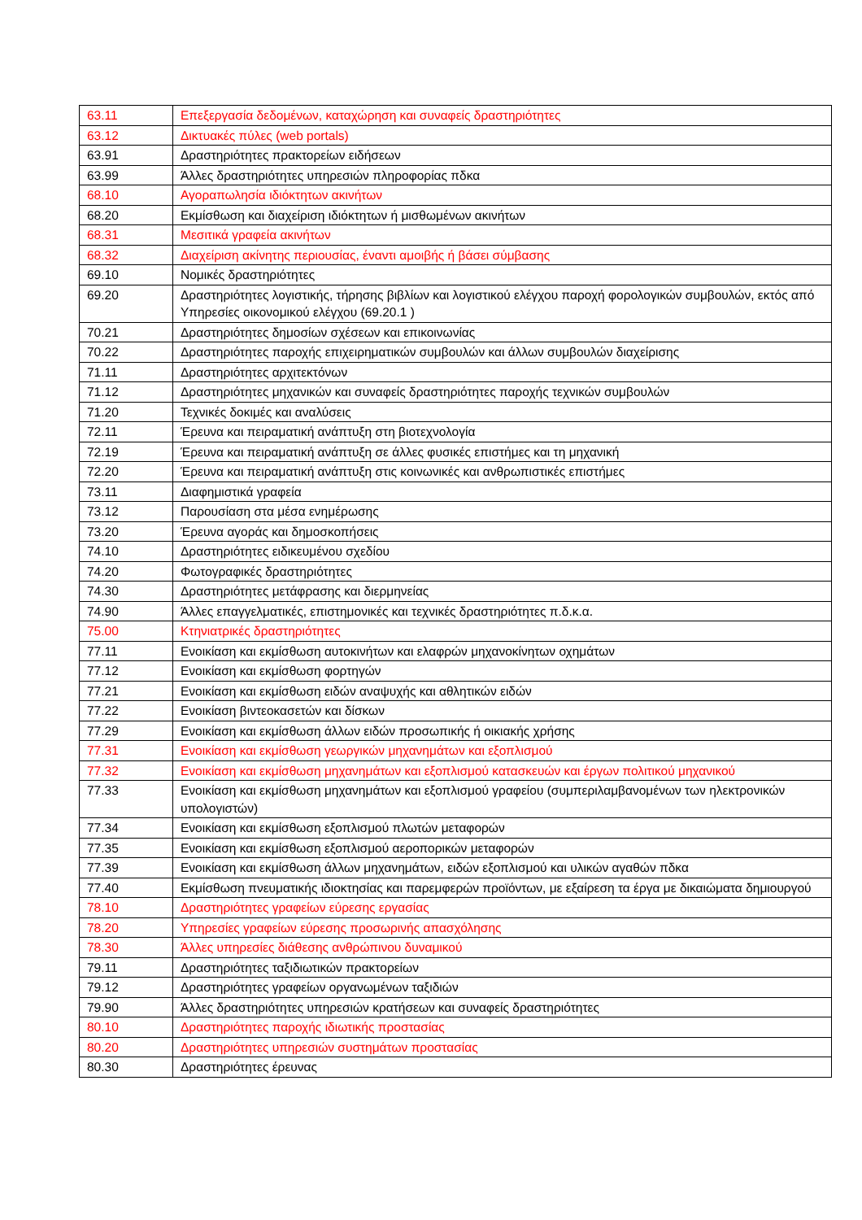| 63.11 | Επεξεργασία δεδομένων, καταχώρηση και συναφείς δραστηριότητες |
| 63.12 | Δικτυακές πύλες (web portals) |
| 63.91 | Δραστηριότητες πρακτορείων ειδήσεων |
| 63.99 | Άλλες δραστηριότητες υπηρεσιών πληροφορίας πδκα |
| 68.10 | Αγοραπωλησία ιδιόκτητων ακινήτων |
| 68.20 | Εκμίσθωση και διαχείριση ιδιόκτητων ή μισθωμένων ακινήτων |
| 68.31 | Μεσιτικά γραφεία ακινήτων |
| 68.32 | Διαχείριση ακίνητης περιουσίας, έναντι αμοιβής ή βάσει σύμβασης |
| 69.10 | Νομικές δραστηριότητες |
| 69.20 | Δραστηριότητες λογιστικής, τήρησης βιβλίων και λογιστικού ελέγχου παροχή φορολογικών συμβουλών, εκτός από Υπηρεσίες οικονομικού ελέγχου (69.20.1 ) |
| 70.21 | Δραστηριότητες δημοσίων σχέσεων και επικοινωνίας |
| 70.22 | Δραστηριότητες παροχής επιχειρηματικών συμβουλών και άλλων συμβουλών διαχείρισης |
| 71.11 | Δραστηριότητες αρχιτεκτόνων |
| 71.12 | Δραστηριότητες μηχανικών και συναφείς δραστηριότητες παροχής τεχνικών συμβουλών |
| 71.20 | Τεχνικές δοκιμές και αναλύσεις |
| 72.11 | Έρευνα και πειραματική ανάπτυξη στη βιοτεχνολογία |
| 72.19 | Έρευνα και πειραματική ανάπτυξη σε άλλες φυσικές επιστήμες και τη μηχανική |
| 72.20 | Έρευνα και πειραματική ανάπτυξη στις κοινωνικές και ανθρωπιστικές επιστήμες |
| 73.11 | Διαφημιστικά γραφεία |
| 73.12 | Παρουσίαση στα μέσα ενημέρωσης |
| 73.20 | Έρευνα αγοράς και δημοσκοπήσεις |
| 74.10 | Δραστηριότητες ειδικευμένου σχεδίου |
| 74.20 | Φωτογραφικές δραστηριότητες |
| 74.30 | Δραστηριότητες μετάφρασης και διερμηνείας |
| 74.90 | Άλλες επαγγελματικές, επιστημονικές και τεχνικές δραστηριότητες π.δ.κ.α. |
| 75.00 | Κτηνιατρικές δραστηριότητες |
| 77.11 | Ενοικίαση και εκμίσθωση αυτοκινήτων και ελαφρών μηχανοκίνητων οχημάτων |
| 77.12 | Ενοικίαση και εκμίσθωση φορτηγών |
| 77.21 | Ενοικίαση και εκμίσθωση ειδών αναψυχής και αθλητικών ειδών |
| 77.22 | Ενοικίαση βιντεοκασετών και δίσκων |
| 77.29 | Ενοικίαση και εκμίσθωση άλλων ειδών προσωπικής ή οικιακής χρήσης |
| 77.31 | Ενοικίαση και εκμίσθωση γεωργικών μηχανημάτων και εξοπλισμού |
| 77.32 | Ενοικίαση και εκμίσθωση μηχανημάτων και εξοπλισμού κατασκευών και έργων πολιτικού μηχανικού |
| 77.33 | Ενοικίαση και εκμίσθωση μηχανημάτων και εξοπλισμού γραφείου (συμπεριλαμβανομένων των ηλεκτρονικών υπολογιστών) |
| 77.34 | Ενοικίαση και εκμίσθωση εξοπλισμού πλωτών μεταφορών |
| 77.35 | Ενοικίαση και εκμίσθωση εξοπλισμού αεροπορικών μεταφορών |
| 77.39 | Ενοικίαση και εκμίσθωση άλλων μηχανημάτων, ειδών εξοπλισμού και υλικών αγαθών πδκα |
| 77.40 | Εκμίσθωση πνευματικής ιδιοκτησίας και παρεμφερών προϊόντων, με εξαίρεση τα έργα με δικαιώματα δημιουργού |
| 78.10 | Δραστηριότητες γραφείων εύρεσης εργασίας |
| 78.20 | Υπηρεσίες γραφείων εύρεσης προσωρινής απασχόλησης |
| 78.30 | Άλλες υπηρεσίες διάθεσης ανθρώπινου δυναμικού |
| 79.11 | Δραστηριότητες ταξιδιωτικών πρακτορείων |
| 79.12 | Δραστηριότητες γραφείων οργανωμένων ταξιδιών |
| 79.90 | Άλλες δραστηριότητες υπηρεσιών κρατήσεων και συναφείς δραστηριότητες |
| 80.10 | Δραστηριότητες παροχής ιδιωτικής προστασίας |
| 80.20 | Δραστηριότητες υπηρεσιών συστημάτων προστασίας |
| 80.30 | Δραστηριότητες έρευνας |